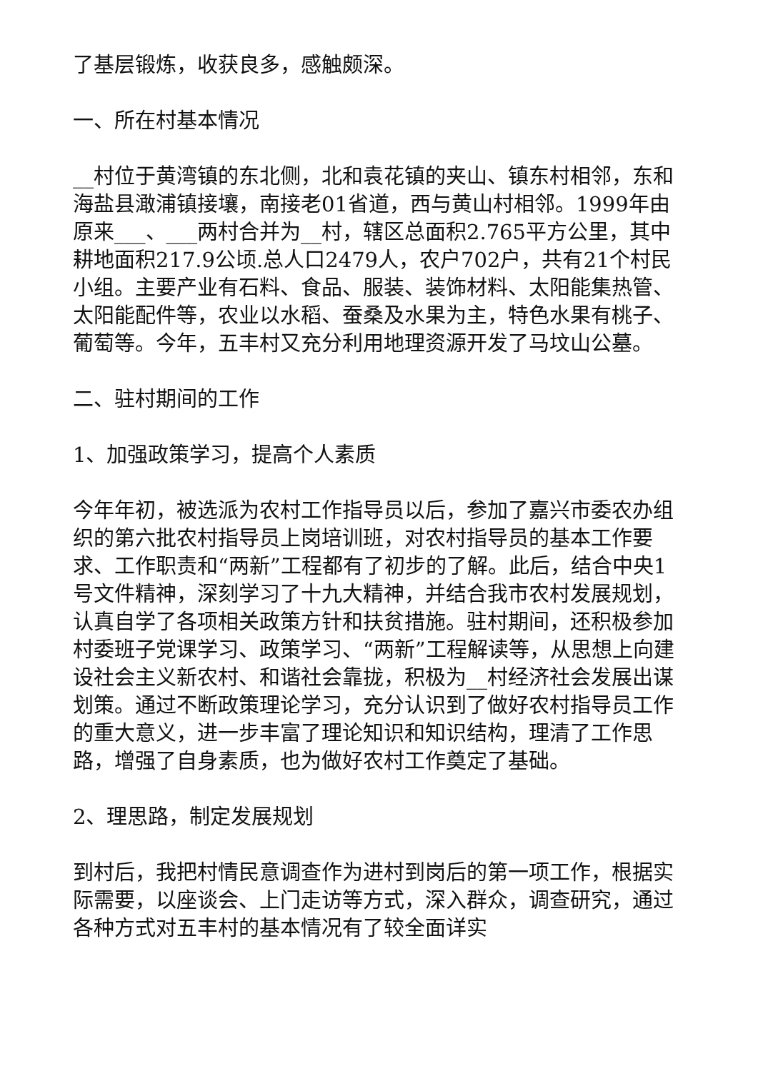了基层锻炼，收获良多，感触颇深。
一、所在村基本情况
__村位于黄湾镇的东北侧，北和袁花镇的夹山、镇东村相邻，东和海盐县澉浦镇接壤，南接老01省道，西与黄山村相邻。1999年由原来___、___两村合并为__村，辖区总面积2.765平方公里，其中耕地面积217.9公顷.总人口2479人，农户702户，共有21个村民小组。主要产业有石料、食品、服装、装饰材料、太阳能集热管、太阳能配件等，农业以水稻、蚕桑及水果为主，特色水果有桃子、葡萄等。今年，五丰村又充分利用地理资源开发了马坟山公墓。
二、驻村期间的工作
1、加强政策学习，提高个人素质
今年年初，被选派为农村工作指导员以后，参加了嘉兴市委农办组织的第六批农村指导员上岗培训班，对农村指导员的基本工作要求、工作职责和“两新”工程都有了初步的了解。此后，结合中央1号文件精神，深刻学习了十九大精神，并结合我市农村发展规划，认真自学了各项相关政策方针和扶贫措施。驻村期间，还积极参加村委班子党课学习、政策学习、“两新”工程解读等，从思想上向建设社会主义新农村、和谐社会靠拢，积极为__村经济社会发展出谋划策。通过不断政策理论学习，充分认识到了做好农村指导员工作的重大意义，进一步丰富了理论知识和知识结构，理清了工作思路，增强了自身素质，也为做好农村工作奠定了基础。
2、理思路，制定发展规划
到村后，我把村情民意调查作为进村到岗后的第一项工作，根据实际需要，以座谈会、上门走访等方式，深入群众，调查研究，通过各种方式对五丰村的基本情况有了较全面详实